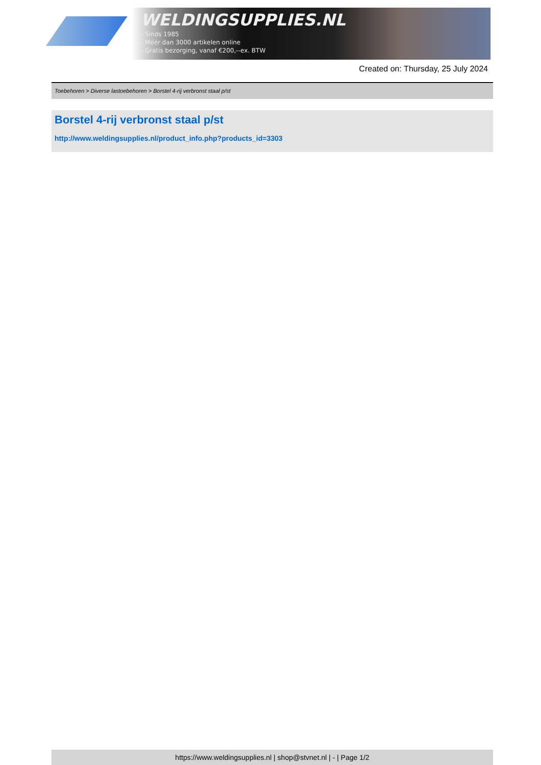WELDINGSUPPLIES.NL
- Sinds 1985
- Méér dan 3000 artikelen online
- Gratis bezorging, vanaf €200,--ex. BTW
Created on: Thursday, 25 July 2024
Toebehoren > Diverse lastoebehoren > Borstel 4-rij verbronst staal p/st
Borstel 4-rij verbronst staal p/st
http://www.weldingsupplies.nl/product_info.php?products_id=3303
https://www.weldingsupplies.nl | shop@stvnet.nl | - | Page 1/2